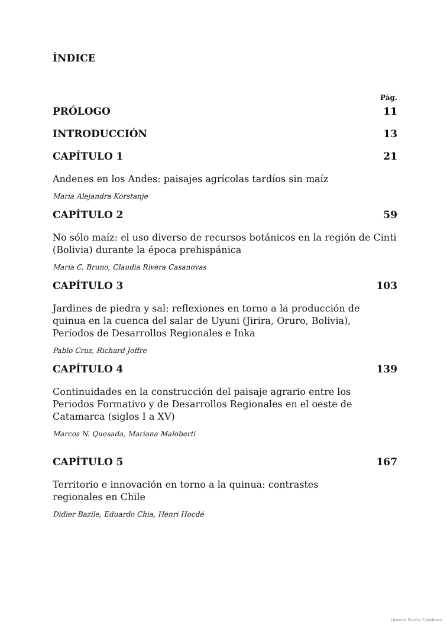ÍNDICE
Pág.
PRÓLOGO 11
INTRODUCCIÓN 13
CAPÍTULO 1 21
Andenes en los Andes: paisajes agrícolas tardíos sin maíz
María Alejandra Korstanje
CAPÍTULO 2 59
No sólo maíz: el uso diverso de recursos botánicos en la región de Cinti (Bolivia) durante la época prehispánica
María C. Bruno, Claudia Rivera Casanovas
CAPÍTULO 3 103
Jardines de piedra y sal: reflexiones en torno a la producción de quinua en la cuenca del salar de Uyuni (Jirira, Oruro, Bolivia), Períodos de Desarrollos Regionales e Inka
Pablo Cruz, Richard Joffre
CAPÍTULO 4 139
Continuidades en la construcción del paisaje agrario entre los Periodos Formativo y de Desarrollos Regionales en el oeste de Catamarca (siglos I a XV)
Marcos N. Quesada, Mariana Maloberti
CAPÍTULO 5 167
Territorio e innovación en torno a la quinua: contrastes regionales en Chile
Didier Bazile, Eduardo Chia, Henri Hocdé
Librería García Cambeiro